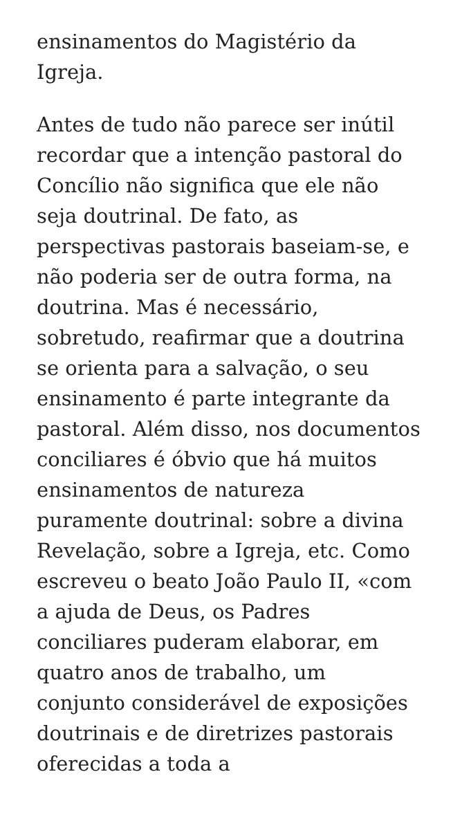ensinamentos do Magistério da
Igreja.
Antes de tudo não parece ser inútil
recordar que a intenção pastoral do
Concílio não significa que ele não
seja doutrinal. De fato, as
perspectivas pastorais baseiam-se, e
não poderia ser de outra forma, na
doutrina. Mas é necessário,
sobretudo, reafirmar que a doutrina
se orienta para a salvação, o seu
ensinamento é parte integrante da
pastoral. Além disso, nos documentos
conciliares é óbvio que há muitos
ensinamentos de natureza
puramente doutrinal: sobre a divina
Revelação, sobre a Igreja, etc. Como
escreveu o beato João Paulo II, «com
a ajuda de Deus, os Padres
conciliares puderam elaborar, em
quatro anos de trabalho, um
conjunto considerável de exposições
doutrinais e de diretrizes pastorais
oferecidas a toda a